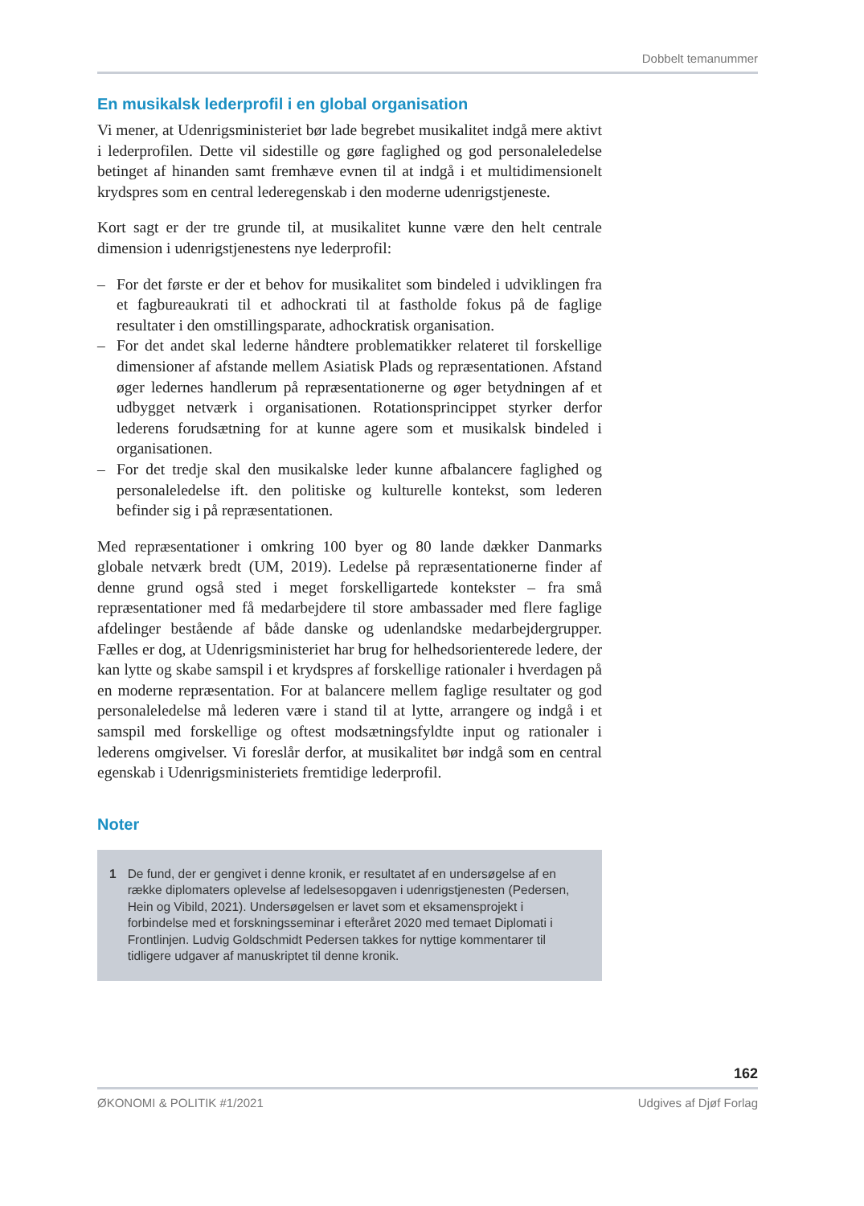Dobbelt temanummer
En musikalsk lederprofil i en global organisation
Vi mener, at Udenrigsministeriet bør lade begrebet musikalitet indgå mere aktivt i lederprofilen. Dette vil sidestille og gøre faglighed og god personaleledelse betinget af hinanden samt fremhæve evnen til at indgå i et multidimensionelt krydspres som en central lederegenskab i den moderne udenrigstjeneste.
Kort sagt er der tre grunde til, at musikalitet kunne være den helt centrale dimension i udenrigstjenestens nye lederprofil:
– For det første er der et behov for musikalitet som bindeled i udviklingen fra et fagbureaukrati til et adhockrati til at fastholde fokus på de faglige resultater i den omstillingsparate, adhockratisk organisation.
– For det andet skal lederne håndtere problematikker relateret til forskellige dimensioner af afstande mellem Asiatisk Plads og repræsentationen. Afstand øger ledernes handlerum på repræsentationerne og øger betydningen af et udbygget netværk i organisationen. Rotationsprincippet styrker derfor lederens forudsætning for at kunne agere som et musikalsk bindeled i organisationen.
– For det tredje skal den musikalske leder kunne afbalancere faglighed og personaleledelse ift. den politiske og kulturelle kontekst, som lederen befinder sig i på repræsentationen.
Med repræsentationer i omkring 100 byer og 80 lande dækker Danmarks globale netværk bredt (UM, 2019). Ledelse på repræsentationerne finder af denne grund også sted i meget forskelligartede kontekster – fra små repræsentationer med få medarbejdere til store ambassader med flere faglige afdelinger bestående af både danske og udenlandske medarbejdergrupper. Fælles er dog, at Udenrigsministeriet har brug for helhedsorienterede ledere, der kan lytte og skabe samspil i et krydspres af forskellige rationaler i hverdagen på en moderne repræsentation. For at balancere mellem faglige resultater og god personaleledelse må lederen være i stand til at lytte, arrangere og indgå i et samspil med forskellige og oftest modsætningsfyldte input og rationaler i lederens omgivelser. Vi foreslår derfor, at musikalitet bør indgå som en central egenskab i Udenrigsministeriets fremtidige lederprofil.
Noter
1 De fund, der er gengivet i denne kronik, er resultatet af en undersøgelse af en række diplomaters oplevelse af ledelsesopgaven i udenrigstjenesten (Pedersen, Hein og Vibild, 2021). Undersøgelsen er lavet som et eksamensprojekt i forbindelse med et forskningsseminar i efteråret 2020 med temaet Diplomati i Frontlinjen. Ludvig Goldschmidt Pedersen takkes for nyttige kommentarer til tidligere udgaver af manuskriptet til denne kronik.
162
ØKONOMI & POLITIK #1/2021 Udgives af Djøf Forlag